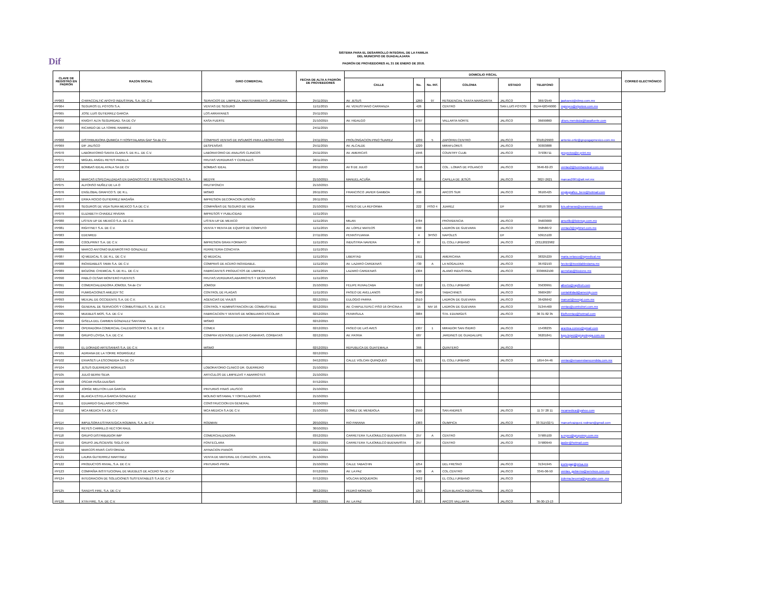Dif
SISTEMA PARA EL DESARROLLO INTEGRAL DE LA FAMILIA
DEL MUNICIPIO DE GUADALAJARA
PADRÓN DE PROVEEDORES AL 31 DE ENERO DE 2018.
| CLAVE DE REGISTRO EN PADRÓN | RAZON SOCIAL | GIRO COMERCIAL | FECHA DE ALTA A PADRÓN DE PROVEEDORES | DOMICILIO FISCAL | | | | | | | CORREO ELECTRÓNICO |
| --- | --- | --- | --- | --- | --- | --- | --- | --- | --- | --- | --- |
| | | | | CALLE | No. | No. INT. | COLONIA | ESTADO | TELEFONO | | |
| PP063 | CHIPACCALTIC APOYO INDUSTRIAL S.A. DE C.V. | SERVICIOS DE LIMPIEZA, MANTENIMIENTO, JARDINERIA | 25/11/2015 | AV. JESUS | 1260 | 97 | RESIDENCIAL SANTA MARGARITA | JALISCO | 36972549 | jaalvarez@xlimp.com.mx | |
| PP064 | SEGUROS EL POTOSI S.A. | VENTAS DE SEGURO | 11/11/2015 | AV. VENUSTIANO CARRANZA | 426 | | CENTRO | SAN LUIS POTOSI | 01(444)8349000 | mgreyes@elpotosi.com.mx | |
| PP065 | JOSE LUIS GUTIERREZ GARCIA | LOS ARRAYANES | 25/11/2015 | | | | | | | | |
| PP066 | KNIGHT ALTA SEGURIDAD, SA DE CV | KASA FUERTE | 21/10/2015 | AV. HIDALGO | 2797 | | VALLARTA NORTE | JALISCO | 36699860 | ulises.mendoza@kasafuerte.com | |
| PP067 | RICARDO DE LA TORRE RAMIREZ | | 24/11/2015 | | | | | | | | |
| PP068 | DISTRIBUIDORA QUIMICA Y HOSPITALARIA GAP SA de CV | COMPRAS VENTAS DE INSUMOS PARA LABORATORIO | 24/11/2015 | PROLONGACION PINO SUAREZ | 1039 | 5 | ZAPOPAN CENTRO | JALISCO | 3318129903 | antonio.ortiz@grupogapmexico.com.mx | |
| PP069 | DIF JALISCO | DESPENSAS | 25/11/2015 | AV. ALCALDE | 1220 | | MIRAFLORES | JALISCO | 30303888 | | |
| PP070 | LABORATORIO SANTA CLARA S. DE R.L. DE C.V. | LABORATORIO DE ANALISIS CLINICOS | 25/11/2015 | AV. AMERICAS | 1946 | | COUNTRY CLUB | JALISCO | 37936711 | proyectos@e-print.mx | |
| PP071 | MIGUEL ANGEL REYES PADILLA | FRUTAS VERDURAS Y CEREALES | 26/11/2015 | | | | | | | | |
| PP072 | BOMBAS IDEAL AYALA SA DE CV | BOMBAS IDEAL | 26/11/2015 | AV 8 DE JULIO | 3146 | | COL . LOMAS DE POLANCO | JALISCO | 3646-82-23 | ventas2@bombasideal.com.mx | |
| PP074 | MARCAS ESPECIALIZADAS EN DIAGNOSTICO Y REPRESENTACIONES S.A | MEDYR | 21/10/2015 | MANUEL ACUÑA | 858 | | CAPILLA DE JESÚS | JALISCO | 3827-2621 | marcas2001@att.net.mx | |
| PP075 | ALFONSO NUÑEZ DE LA O | FRUTIPONCH | 21/10/2015 | | | | | | | | |
| PP076 | ENGLOBAL GRAFICO S. DE R.L. | MISMO | 26/11/2015 | FRANCISCO JAVIER GAMBOA | 200 | | ARCOS SUR | JALISCO | 36165425 | englografico_bere@hotmail.com | |
| PP077 | ERIKA ROCIO GUTIERREZ MAGAÑA | IMPRESION DECORACION DISEÑO | 26/11/2015 | | | | | | | | |
| PP078 | SEGUROS DE VIDA SURA MEXICO S.A DE C.V. | COMPAÑIAS DE SEGURO DE VIDA | 21/10/2015 | PASEO DE LA REFORMA | 222 | PISO 4 | JUAREZ | DF | 38187300 | luis.almaras@suramexico.com | |
| PP079 | ELIZABETH CHAIDEZ RIVERA | IMPRESOS Y PUBLICIDAD | 11/11/2015 | | | | | | | | |
| PP080 | LISTEN UP DE MEXICO S.A. DE C.V. | LISTEN UP DE MEXICO | 11/11/2015 | MILAN | 2784 | | PROVIDENCIA | JALISCO | 35603000 | amurillo@listenup.com.mx | |
| PP081 | RIGHTNET S.A. DE C.V. | VENTA Y RENTA DE EQUIPO DE COMPUTO | 11/11/2015 | AV. LOPEZ MATEOS | 699 | | LADRON DE GUEVARA | JALISCO | 35858072 | ventas3@rightnet.com.mx | |
| PP083 | EDENRED | | 27/11/2015 | PENNSYLVANIA | 4 | 3PISO | NAPOLES | DF | 50915100 | | |
| PP085 | COOLPRINT S.A. DE C.V. | IMPRESION GRAN FORMATO | 11/11/2015 | INDUSTRIA NAVIERA | 87 | | EL COLLI URBANO | JALISCO | (33)12022982 | | |
| PP086 | MARCO ANTONIO BUENROSTRO GONZALEZ | FERRETERIA CONCHITA | 11/11/2015 | | | | | | | | |
| PP087 | IQ MEDICAL S. DE R.L. DE C.V. | IQ MEDICAL | 11/11/2015 | LIBERTAD | 1911 | | AMERICANA | JALISCO | 38325229 | maria.velasco@iqmedical.mx | |
| PP088 | INOXIDABLES TAMA S.A. DE C.V. | COMPRAS DE ACERO INOXIDABLE. | 11/11/2015 | AV. LAZARO CARDENAS | 730 | A | LA NOGALERA | JALISCO | 36702193 | hector@inoxidablestama.mx | |
| PP089 | BIOZONE CHEMICAL S. DE R.L. DE C.V. | FABRICANTES PRODUCTOS DE LIMPIEZA | 11/11/2015 | LAZARO CARDENAS | 1304 | | ALAMO INDUSTRIAL | JALISCO | 3336662100 | aornelas@biozone.mx | |
| PP090 | PABLO CESAR MONTERO FUENTES | FRUTAS,VERDURAS,ABARROTES Y DESPENSAS | 11/11/2015 | | | | | | | | |
| PP091 | COMERCIALIZADORA JOMODI, SA de CV | JOMODI | 21/10/2015 | FELIPE RUVALCABA | 5162 | | EL COLLI URBANO | JALISCO | 35630991 | alberto@rapifruit.com | |
| PP092 | FUMIGACIONES AMEZDY SC | CONTROL DE PLAGAS | 11/11/2015 | PASEO DE AVELLANOS | 2640 | | TABACHINES | JALISCO | 36604287 | contabilidad@amezdy.com | |
| PP093 | MEXJAL DE OCCIDENTE S.A. DE C.V. | AGENCIAS DE VIAJES | 02/12/2015 | EULOGIO PARRA | 2510 | | LADRON DE GUEVARA | JALISCO | 36426642 | manuel@mexjal.com.mx | |
| PP094 | GENERAL DE SERVICIOS Y COMBUSTIBLES, S.A. DE C.V. | CONTROL Y ADMINISTRACION DE COMBUSTIBLE | 02/12/2015 | AV. CHAPULTEPEC PISO 16 OFICINA A | 15 | NIV 16 | LADRON DE GUEVARA | JALISCO | 31345400 | ventas@controlnet.com.mx | |
| PP095 | MUEBLES MOS, S.A. DE C.V. | FABRICACION Y VENTAS DE MOBILIARIO ESCOLAR | 02/12/2015 | PENINSULA | 3084 | | STA. EDUWIGES | JALISCO | 36 31 82 35 | lilioftventas@hotmail.com | |
| PP096 | GISELA DEL CARMEN GONZALEZ SANTANA | MISMO | 02/12/2015 | | | | | | | | |
| PP097 | OPERADORA COMERCIAL CALEIDOSCOPIO S.A. DE C.V. | COMEX | 02/12/2015 | PASEO DE LAS AVES | 1307 | 1 | MIRADOR SAN ISIDRO | JALISCO | 15438235 | arantxa.comex@gmail.com | |
| PP098 | GRUPO LOYGA, S.A. DE C.V. | COMPRA VENTASDE LLANTAS CAMARAS, CORBATAS | 02/12/2015 | AV. PATRIA | 687 | | JARDINES DE GUADALUPE | JALISCO | 36201841 | lugo.lopez@grupoloyga.com.mx | |
| PP099 | EL DORADO ARTESANIAS S.A. DE C.V. | MISMO | 02/12/2015 | REPUBLICA DE GUATEMALA | 366 | | QUINTERO | JALISCO | | | |
| PP101 | ADRIANA DE LA TORRE RODRIGUEZ | | 02/12/2015 | | | | | | | | |
| PP102 | ENVASES LA ESCONDIDA SA DE CV | | 04/12/2015 | CALLE VOLCAN QUINQUEO | 6221 | | EL COLLI URBANO | JALISCO | 1654-04-46 | ventas@ensaveslaescondida.com.mx | |
| PP104 | JESUS GUERRERO MORALES | LOBORATORIO CLINICO DR. GUERRERO | 21/10/2015 | | | | | | | | |
| PP105 | JULIO BERNI SILVA | ARTICULOS DE LIMPIEZAS Y ABARROTES | 21/10/2015 | | | | | | | | |
| PP108 | OSCAR PEÑA DUEÑAS | | 07/12/2015 | | | | | | | | |
| PP109 | JORGE MELITON LUA GARCIA | PINTURAS FINAS JALISCO | 21/10/2015 | | | | | | | | |
| PP110 | BLANCA ESTELA GARCIA GONZALEZ | MOLINO NISTAMAL Y TORTILLADORAS | 21/10/2015 | | | | | | | | |
| PP111 | EDUARDO GALLARDO CORONA | CONSTRUCCION EN GENERAL | 21/10/2015 | | | | | | | | |
| PP112 | MCA MEDICA S.A DE C.V | MCA MEDICA S.A DE C.V. | 21/10/2015 | GOMEZ DE MENDIOLA | 2550 | | SAN ANDRES | JALISCO | 11 37 28 11 | mcamedica@yahoo.com | |
| PP114 | IMPULSORA ESTRATEGICA RODMAN, S.A. de C.V. | RODMAN | 20/10/2015 | RIO PARANA | 1383 | | OLIMPICA | JALISCO | 33 31153271 | manuelvazquez.rodman@gmail.com | |
| PP115 | REYES CARRILLO HECTOR RAUL | | 30/10/2015 | | | | | | | | |
| PP118 | GRUPO DISTRIBUIDOR IMP | COMERCIALIZADORA | 03/12/2015 | CARRETERA TLAJOMULCO BUENAVISTA | 257 | A | CENTRO | JALISCO | 37985100 | a.reyes@grupoimp.com.mx | |
| PP119 | GRUPO JALISCIENSE SIGLO XXI | FONTECLARA | 03/12/2015 | CARRETERA TLAJOMULCO BUENAVISTA | 257 | | CENTRO | JALISCO | 37980949 | jaalze@hotmail.com | |
| PP120 | MARCOS RIVAS CASTORENA | AFINACION PIANOS | 05/12/2015 | | | | | | | | |
| PP121 | LAURA GUTIERREZ MARTINEZ | VENTA DE MATERIAL DE CURACION , DENTAL | 21/10/2015 | | | | | | | | |
| PP122 | PRODUCTOS RIVIAL, S.A. DE C.V. | PINTURAS PRISA | 21/10/2015 | CALLE TABACHIN | 1254 | | DEL FRESNO | JALISCO | 31341945 | jcortegag@prisa.mx | |
| PP123 | COMPAÑIA INSTITUCIONAL DE MUEBLES DE ACERO SA DE CV | | 07/12/2015 | AV. LA PAZ | 930 | A | COL.CENTRO | JALISCO | 3345-06-50 | ventas_gobierno@servinox.com.mx | |
| PP124 | INTEGRACION DE SOLUCIONES SUSTENTABLES S.A DE C.V | | 07/12/2015 | VOLCAN BOQUERON | 2422 | | EL COLLI URBANO | JALISCO | | zulema.becerra@quecalor.com .mx | |
| PP125 | SANDYS FIRE, S.A. DE C.V. | | 08/12/2015 | PEDRO MORENO | 1253 | | AGUA BLANCA INDUSTRIAL | JALISCO | | | |
| PP126 | XTIN FIRE, S.A. DE C.V. | | 08/12/2015 | AV. LA PAZ | 2527 | | ARCOS VALLARTA | JALISCO | 36-30-13-13 | | |